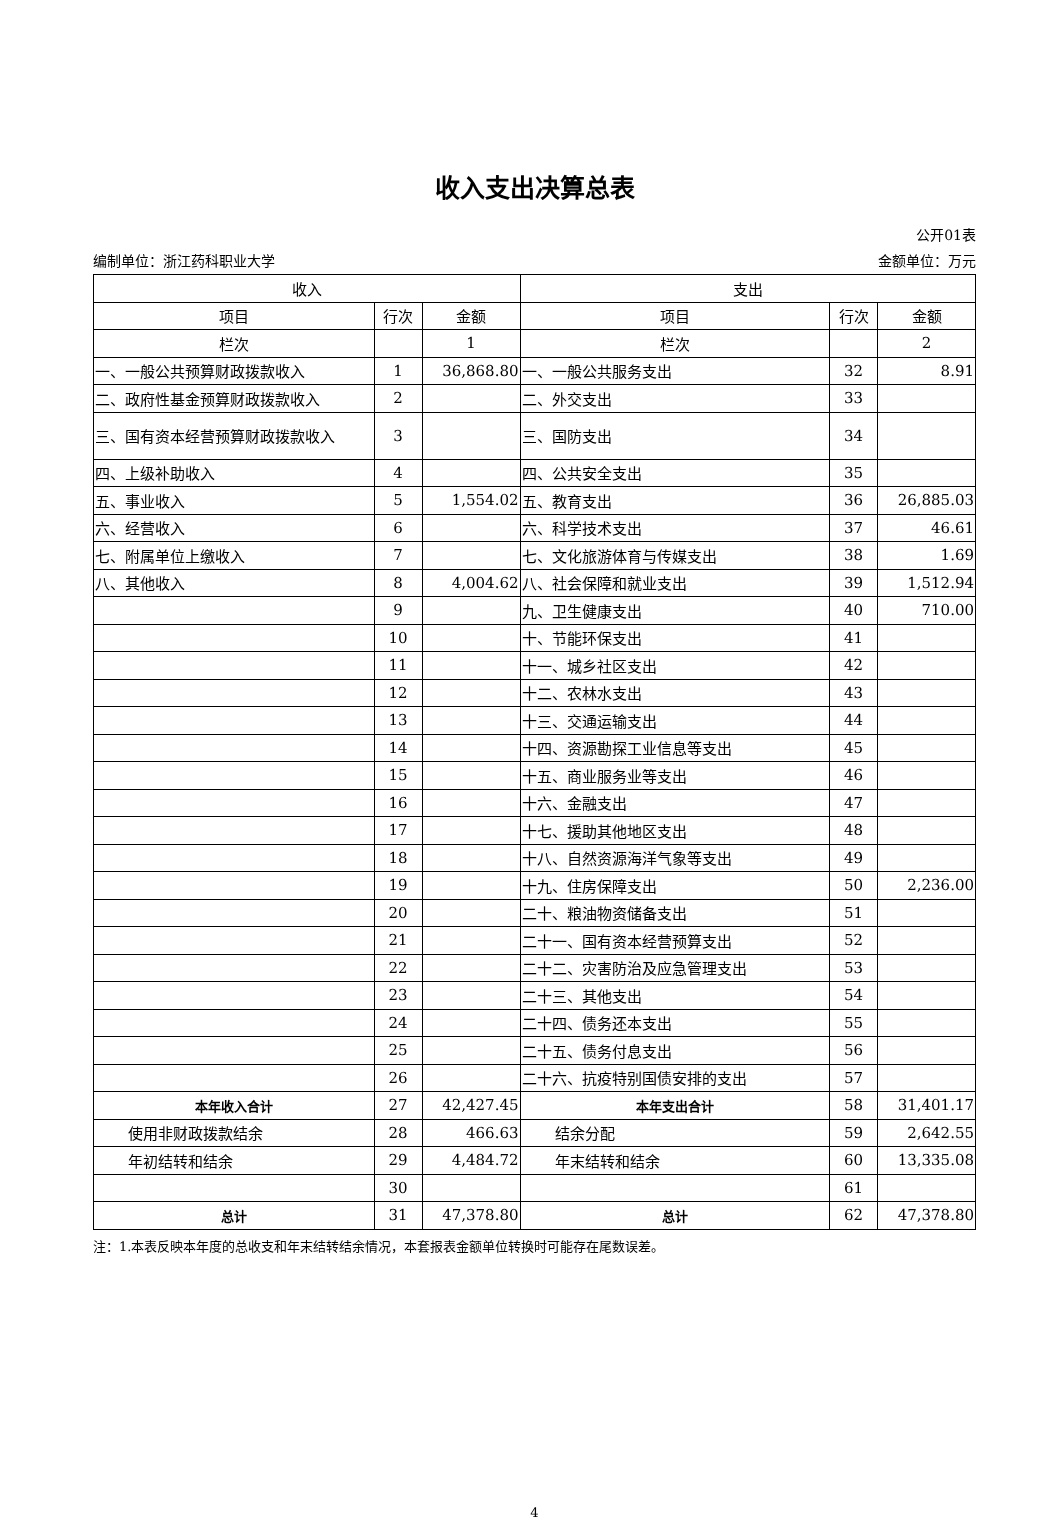收入支出决算总表
公开01表
编制单位：浙江药科职业大学 金额单位：万元
| 收入 | | | 支出 | | |
| --- | --- | --- | --- | --- | --- |
| 项目 | 行次 | 金额 | 项目 | 行次 | 金额 |
| 栏次 | | 1 | 栏次 | | 2 |
| 一、一般公共预算财政拨款收入 | 1 | 36,868.80 | 一、一般公共服务支出 | 32 | 8.91 |
| 二、政府性基金预算财政拨款收入 | 2 | | 二、外交支出 | 33 | |
| 三、国有资本经营预算财政拨款收入 | 3 | | 三、国防支出 | 34 | |
| 四、上级补助收入 | 4 | | 四、公共安全支出 | 35 | |
| 五、事业收入 | 5 | 1,554.02 | 五、教育支出 | 36 | 26,885.03 |
| 六、经营收入 | 6 | | 六、科学技术支出 | 37 | 46.61 |
| 七、附属单位上缴收入 | 7 | | 七、文化旅游体育与传媒支出 | 38 | 1.69 |
| 八、其他收入 | 8 | 4,004.62 | 八、社会保障和就业支出 | 39 | 1,512.94 |
| | 9 | | 九、卫生健康支出 | 40 | 710.00 |
| | 10 | | 十、节能环保支出 | 41 | |
| | 11 | | 十一、城乡社区支出 | 42 | |
| | 12 | | 十二、农林水支出 | 43 | |
| | 13 | | 十三、交通运输支出 | 44 | |
| | 14 | | 十四、资源勘探工业信息等支出 | 45 | |
| | 15 | | 十五、商业服务业等支出 | 46 | |
| | 16 | | 十六、金融支出 | 47 | |
| | 17 | | 十七、援助其他地区支出 | 48 | |
| | 18 | | 十八、自然资源海洋气象等支出 | 49 | |
| | 19 | | 十九、住房保障支出 | 50 | 2,236.00 |
| | 20 | | 二十、粮油物资储备支出 | 51 | |
| | 21 | | 二十一、国有资本经营预算支出 | 52 | |
| | 22 | | 二十二、灾害防治及应急管理支出 | 53 | |
| | 23 | | 二十三、其他支出 | 54 | |
| | 24 | | 二十四、债务还本支出 | 55 | |
| | 25 | | 二十五、债务付息支出 | 56 | |
| | 26 | | 二十六、抗疫特别国债安排的支出 | 57 | |
| 本年收入合计 | 27 | 42,427.45 | 本年支出合计 | 58 | 31,401.17 |
| 使用非财政拨款结余 | 28 | 466.63 | 结余分配 | 59 | 2,642.55 |
| 年初结转和结余 | 29 | 4,484.72 | 年末结转和结余 | 60 | 13,335.08 |
| | 30 | | | 61 | |
| 总计 | 31 | 47,378.80 | 总计 | 62 | 47,378.80 |
注：1.本表反映本年度的总收支和年末结转结余情况，本套报表金额单位转换时可能存在尾数误差。
4